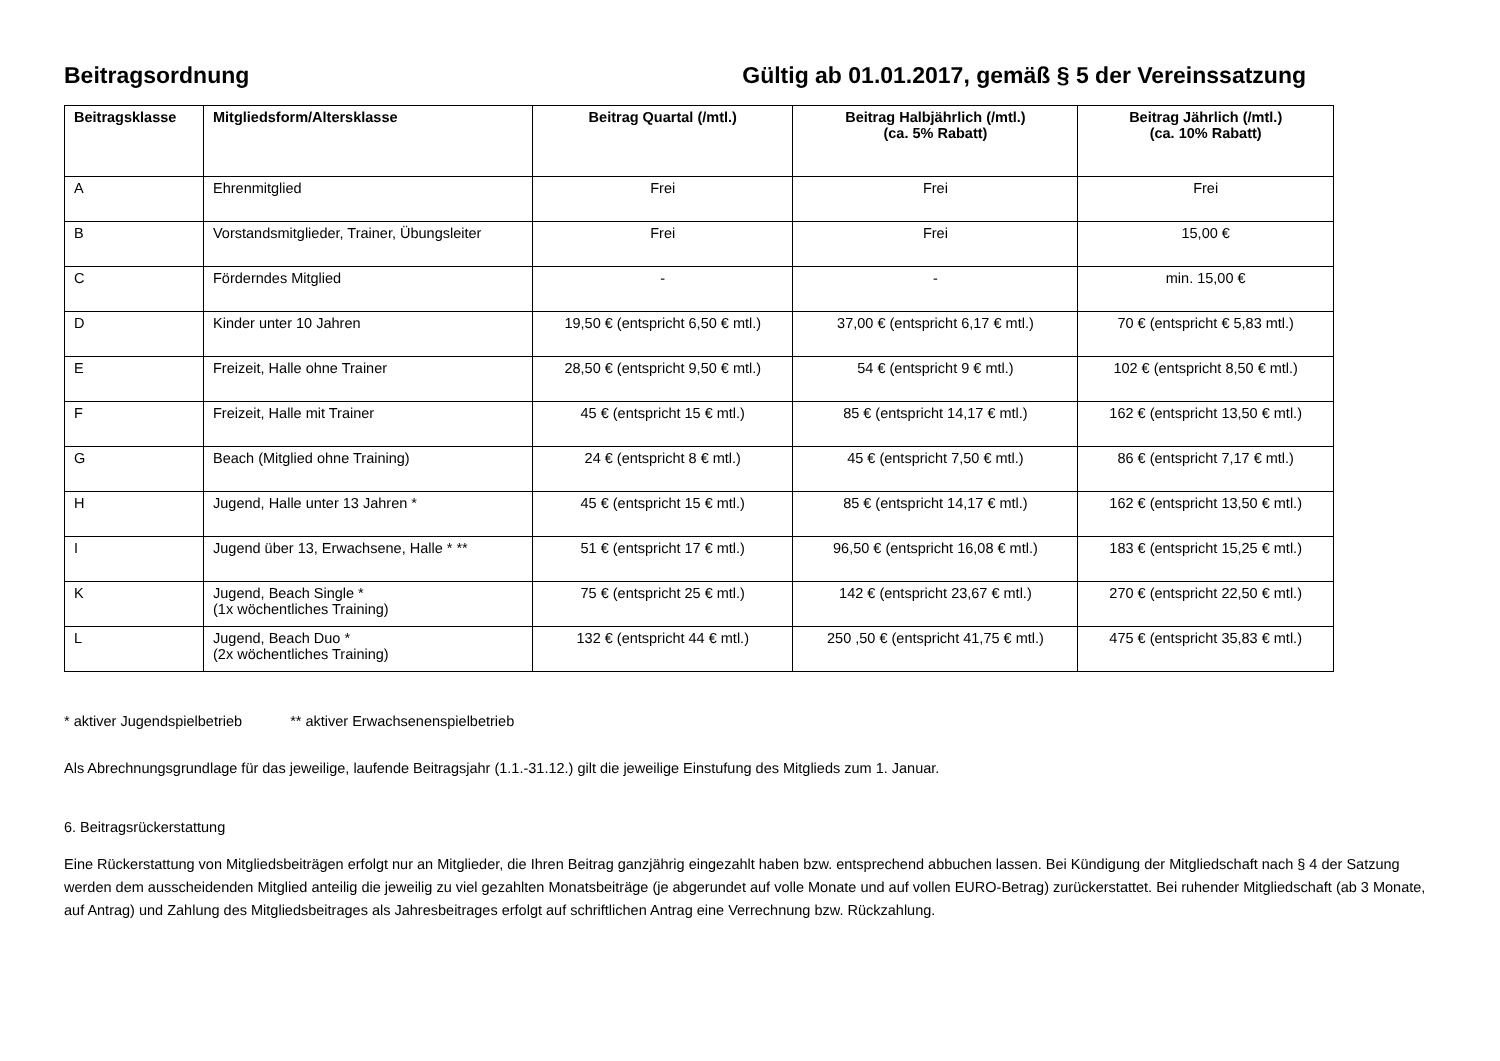Beitragsordnung Gültig ab 01.01.2017, gemäß § 5 der Vereinssatzung
| Beitragsklasse | Mitgliedsform/Altersklasse | Beitrag Quartal (/mtl.) | Beitrag Halbjährlich (/mtl.) (ca. 5% Rabatt) | Beitrag Jährlich (/mtl.) (ca. 10% Rabatt) |
| --- | --- | --- | --- | --- |
| A | Ehrenmitglied | Frei | Frei | Frei |
| B | Vorstandsmitglieder, Trainer, Übungsleiter | Frei | Frei | 15,00 € |
| C | Förderndes Mitglied | - | - | min. 15,00 € |
| D | Kinder unter 10 Jahren | 19,50 € (entspricht 6,50 € mtl.) | 37,00 € (entspricht 6,17 € mtl.) | 70 € (entspricht € 5,83 mtl.) |
| E | Freizeit, Halle ohne Trainer | 28,50 € (entspricht 9,50 € mtl.) | 54 € (entspricht 9 € mtl.) | 102 € (entspricht 8,50 € mtl.) |
| F | Freizeit, Halle mit Trainer | 45 € (entspricht 15 € mtl.) | 85 € (entspricht 14,17 € mtl.) | 162 € (entspricht 13,50 € mtl.) |
| G | Beach (Mitglied ohne Training) | 24 € (entspricht 8 € mtl.) | 45 € (entspricht 7,50 € mtl.) | 86 € (entspricht 7,17 € mtl.) |
| H | Jugend, Halle unter 13 Jahren * | 45 € (entspricht 15 € mtl.) | 85 € (entspricht 14,17 € mtl.) | 162 € (entspricht 13,50 € mtl.) |
| I | Jugend über 13, Erwachsene, Halle * ** | 51 € (entspricht 17 € mtl.) | 96,50 € (entspricht 16,08 € mtl.) | 183 € (entspricht 15,25 € mtl.) |
| K | Jugend, Beach Single * (1x wöchentliches Training) | 75 € (entspricht 25 € mtl.) | 142 € (entspricht 23,67 € mtl.) | 270 € (entspricht 22,50 € mtl.) |
| L | Jugend, Beach Duo * (2x wöchentliches Training) | 132 € (entspricht 44 € mtl.) | 250 ,50 € (entspricht 41,75 € mtl.) | 475 € (entspricht 35,83 € mtl.) |
* aktiver Jugendspielbetrieb ** aktiver Erwachsenenspielbetrieb
Als Abrechnungsgrundlage für das jeweilige, laufende Beitragsjahr (1.1.-31.12.) gilt die jeweilige Einstufung des Mitglieds zum 1. Januar.
6. Beitragsrückerstattung
Eine Rückerstattung von Mitgliedsbeiträgen erfolgt nur an Mitglieder, die Ihren Beitrag ganzjährig eingezahlt haben bzw. entsprechend abbuchen lassen. Bei Kündigung der Mitgliedschaft nach § 4 der Satzung werden dem ausscheidenden Mitglied anteilig die jeweilig zu viel gezahlten Monatsbeiträge (je abgerundet auf volle Monate und auf vollen EURO-Betrag) zurückerstattet. Bei ruhender Mitgliedschaft (ab 3 Monate, auf Antrag) und Zahlung des Mitgliedsbeitrages als Jahresbeitrages erfolgt auf schriftlichen Antrag eine Verrechnung bzw. Rückzahlung.